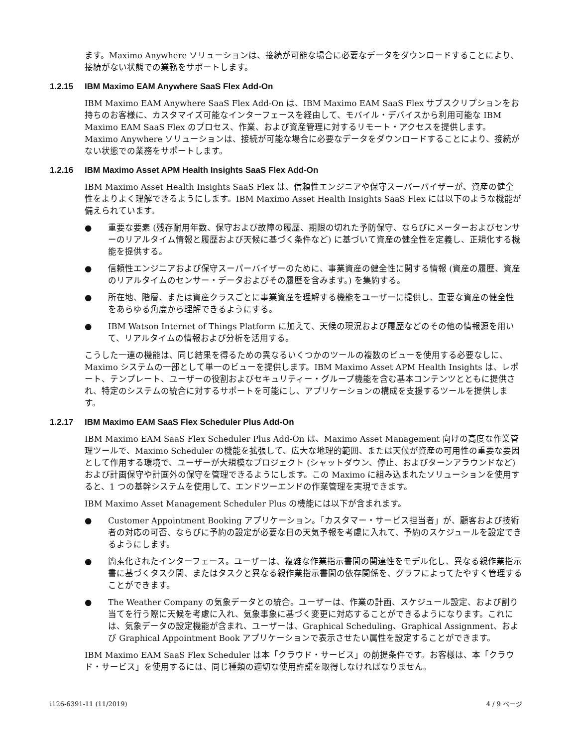ます。Maximo Anywhere ソリューションは、接続が可能な場合に必要なデータをダウンロードすることにより、接続がない状態での業務をサポートします。
1.2.15 IBM Maximo EAM Anywhere SaaS Flex Add-On
IBM Maximo EAM Anywhere SaaS Flex Add-On は、IBM Maximo EAM SaaS Flex サブスクリプションをお持ちのお客様に、カスタマイズ可能なインターフェースを経由して、モバイル・デバイスから利用可能な IBM Maximo EAM SaaS Flex のプロセス、作業、および資産管理に対するリモート・アクセスを提供します。Maximo Anywhere ソリューションは、接続が可能な場合に必要なデータをダウンロードすることにより、接続がない状態での業務をサポートします。
1.2.16 IBM Maximo Asset APM Health Insights SaaS Flex Add-On
IBM Maximo Asset Health Insights SaaS Flex は、信頼性エンジニアや保守スーパーバイザーが、資産の健全性をよりよく理解できるようにします。IBM Maximo Asset Health Insights SaaS Flex には以下のような機能が備えられています。
● 重要な要素 (残存耐用年数、保守および故障の履歴、期限の切れた予防保守、ならびにメーターおよびセンサーのリアルタイム情報と履歴および天候に基づく条件など) に基づいて資産の健全性を定義し、正規化する機能を提供する。
● 信頼性エンジニアおよび保守スーパーバイザーのために、事業資産の健全性に関する情報 (資産の履歴、資産のリアルタイムのセンサー・データおよびその履歴を含みます。) を集約する。
● 所在地、階層、または資産クラスごとに事業資産を理解する機能をユーザーに提供し、重要な資産の健全性をあらゆる角度から理解できるようにする。
● IBM Watson Internet of Things Platform に加えて、天候の現況および履歴などのその他の情報源を用いて、リアルタイムの情報および分析を活用する。
こうした一連の機能は、同じ結果を得るための異なるいくつかのツールの複数のビューを使用する必要なしに、Maximo システムの一部として単一のビューを提供します。IBM Maximo Asset APM Health Insights は、レポート、テンプレート、ユーザーの役割およびセキュリティー・グループ機能を含む基本コンテンツとともに提供され、特定のシステムの統合に対するサポートを可能にし、アプリケーションの構成を支援するツールを提供します。
1.2.17 IBM Maximo EAM SaaS Flex Scheduler Plus Add-On
IBM Maximo EAM SaaS Flex Scheduler Plus Add-On は、Maximo Asset Management 向けの高度な作業管理ツールで、Maximo Scheduler の機能を拡張して、広大な地理的範囲、または天候が資産の可用性の重要な要因として作用する環境で、ユーザーが大規模なプロジェクト (シャットダウン、停止、およびターンアラウンドなど) および計画保守や計画外の保守を管理できるようにします。この Maximo に組み込まれたソリューションを使用すると、1 つの基幹システムを使用して、エンドツーエンドの作業管理を実現できます。
IBM Maximo Asset Management Scheduler Plus の機能には以下が含まれます。
● Customer Appointment Booking アプリケーション。「カスタマー・サービス担当者」が、顧客および技術者の対応の可否、ならびに予約の設定が必要な日の天気予報を考慮に入れて、予約のスケジュールを設定できるようにします。
● 簡素化されたインターフェース。ユーザーは、複雑な作業指示書間の関連性をモデル化し、異なる親作業指示書に基づくタスク間、またはタスクと異なる親作業指示書間の依存関係を、グラフによってたやすく管理することができます。
● The Weather Company の気象データとの統合。ユーザーは、作業の計画、スケジュール設定、および割り当てを行う際に天候を考慮に入れ、気象事象に基づく変更に対応することができるようになります。これには、気象データの設定機能が含まれ、ユーザーは、Graphical Scheduling、Graphical Assignment、および Graphical Appointment Book アプリケーションで表示させたい属性を設定することができます。
IBM Maximo EAM SaaS Flex Scheduler は本「クラウド・サービス」の前提条件です。お客様は、本「クラウド・サービス」を使用するには、同じ種類の適切な使用許諾を取得しなければなりません。
i126-6391-11 (11/2019) 4 / 9 ページ